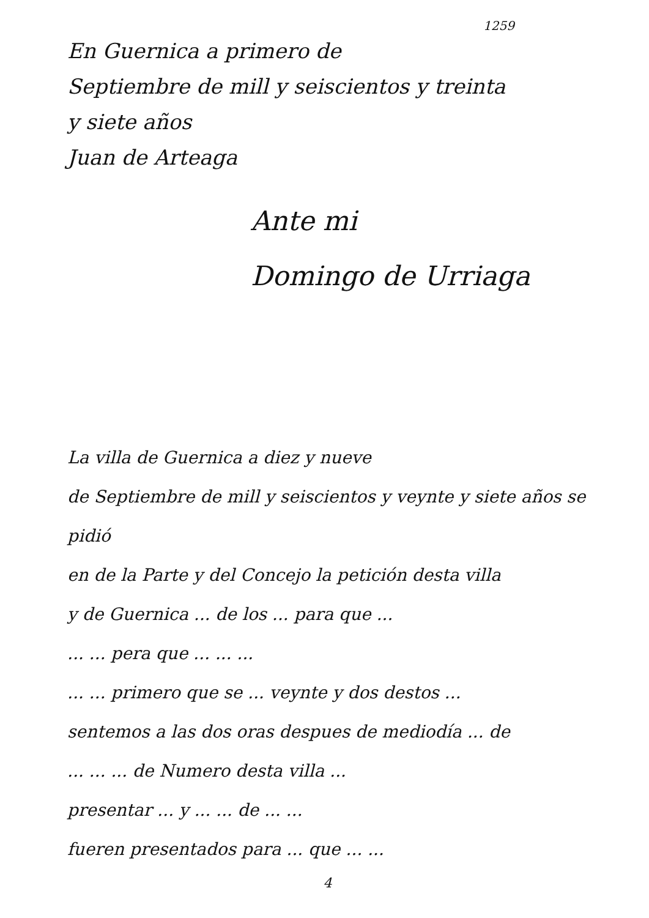1259
En Guernica a primero de
Septiembre de mill y seiscientos y treinta
y siete años
Juan de Arteaga
Ante mi
Domingo de Urriaga
La villa de Guernica a diez y nueve
de Septiembre de mill y seiscientos y veynte y siete años se pidió
en de la Parte y del Concejo la petición desta villa
y de Guernica ... de los ... para que ...
... ... pera que ... ... ...
... ... primero que se ... veynte y dos destos ...
sentemos a las dos oras despues de mediodía ... de
... ... ... de Numero desta villa ...
presentar ... y ... ... de ... ...
fueren presentados para ... que ... ...
4